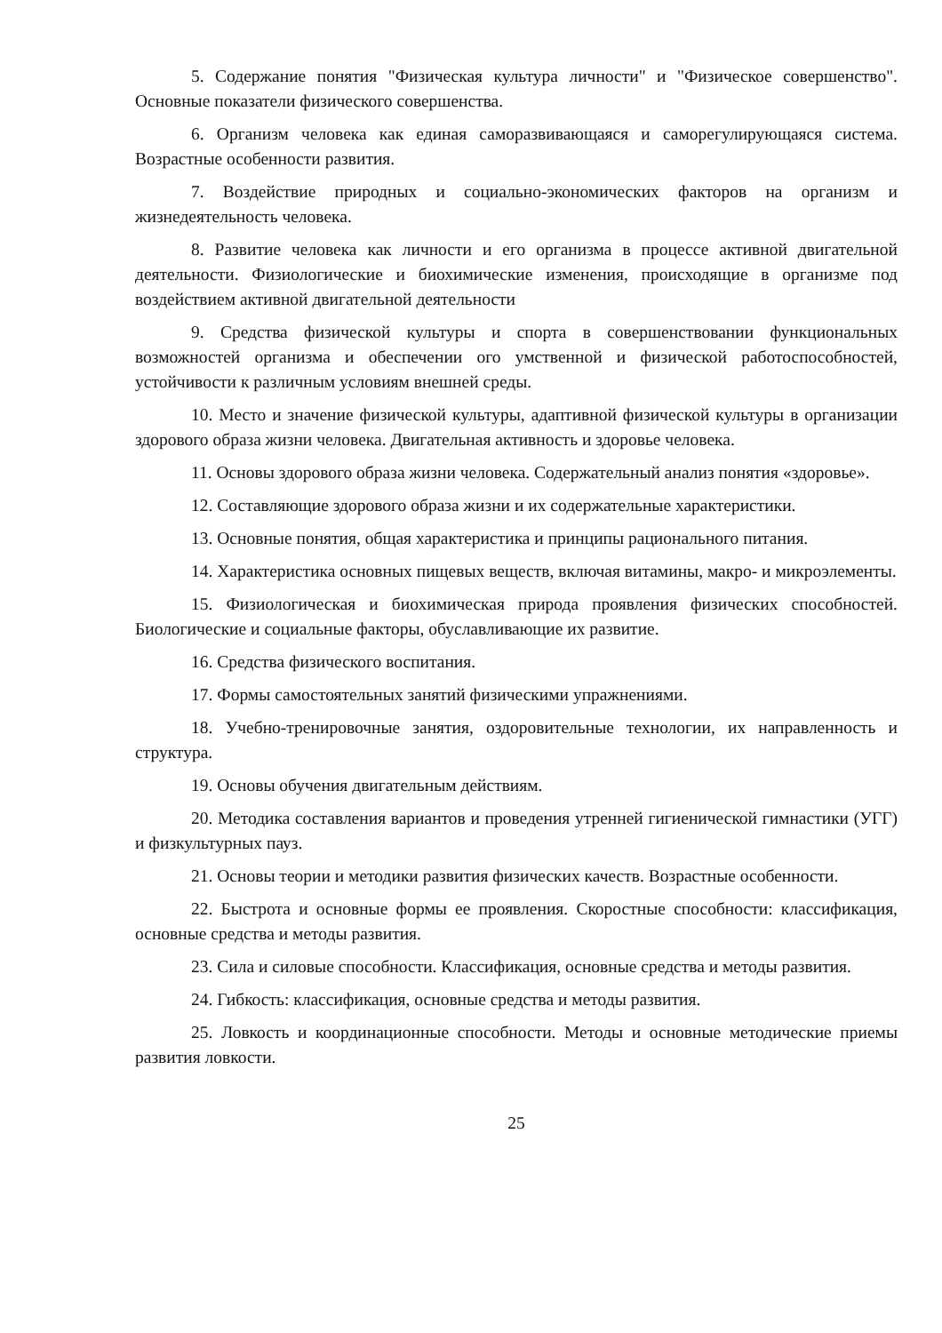5. Содержание понятия "Физическая культура личности" и "Физическое совершенство". Основные показатели физического совершенства.
6. Организм человека как единая саморазвивающаяся и саморегулирующаяся система. Возрастные особенности развития.
7. Воздействие природных и социально-экономических факторов на организм и жизнедеятельность человека.
8. Развитие человека как личности и его организма в процессе активной двигательной деятельности. Физиологические и биохимические изменения, происходящие в организме под воздействием активной двигательной деятельности
9. Средства физической культуры и спорта в совершенствовании функциональных возможностей организма и обеспечении ого умственной и физической работоспособностей, устойчивости к различным условиям внешней среды.
10. Место и значение физической культуры, адаптивной физической культуры в организации здорового образа жизни человека. Двигательная активность и здоровье человека.
11. Основы здорового образа жизни человека. Содержательный анализ понятия «здоровье».
12. Составляющие здорового образа жизни и их содержательные характеристики.
13. Основные понятия, общая характеристика и принципы рационального питания.
14. Характеристика основных пищевых веществ, включая витамины, макро- и микроэлементы.
15. Физиологическая и биохимическая природа проявления физических способностей. Биологические и социальные факторы, обуславливающие их развитие.
16. Средства физического воспитания.
17. Формы самостоятельных занятий физическими упражнениями.
18. Учебно-тренировочные занятия, оздоровительные технологии, их направленность и структура.
19. Основы обучения двигательным действиям.
20. Методика составления вариантов и проведения утренней гигиенической гимнастики (УГГ) и физкультурных пауз.
21. Основы теории и методики развития физических качеств. Возрастные особенности.
22. Быстрота и основные формы ее проявления. Скоростные способности: классификация, основные средства и методы развития.
23. Сила и силовые способности. Классификация, основные средства и методы развития.
24. Гибкость: классификация, основные средства и методы развития.
25. Ловкость и координационные способности. Методы и основные методические приемы развития ловкости.
25